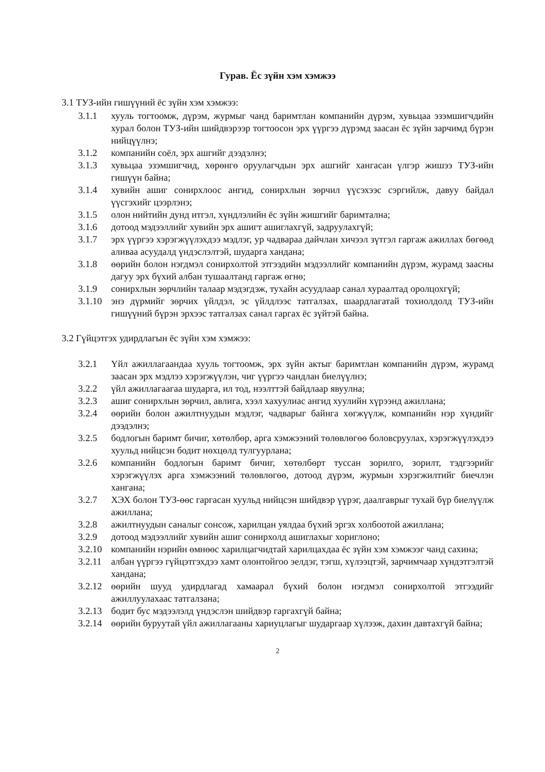Гурав. Ёс зүйн хэм хэмжээ
3.1 ТУЗ-ийн гишүүний ёс зүйн хэм хэмжээ:
3.1.1 хууль тогтоомж, дүрэм, журмыг чанд баримтлан компанийн дүрэм, хувьцаа эзэмшигчдийн хурал болон ТУЗ-ийн шийдвэрээр тогтоосон эрх үүргээ дүрэмд заасан ёс зүйн зарчимд бүрэн нийцүүлнэ;
3.1.2 компанийн соёл, эрх ашгийг дээдэлнэ;
3.1.3 хувьцаа эзэмшигчид, хөрөнгө оруулагчдын эрх ашгийг хангасан үлгэр жишээ ТУЗ-ийн гишүүн байна;
3.1.4 хувийн ашиг сонирхлоос ангид, сонирхлын зөрчил үүсэхээс сэргийлж, давуу байдал үүсгэхийг цээрлэнэ;
3.1.5 олон нийтийн дунд итгэл, хүндлэлийн ёс зүйн жишгийг баримтална;
3.1.6 дотоод мэдээллийг хувийн эрх ашигт ашиглахгүй, задруулахгүй;
3.1.7 эрх үүргээ хэрэгжүүлэхдээ мэдлэг, ур чадвараа дайчлан хичээл зүтгэл гаргаж ажиллах бөгөөд аливаа асуудалд үндэслэлтэй, шударга хандана;
3.1.8 өөрийн болон нэгдмэл сонирхолтой этгээдийн мэдээллийг компанийн дүрэм, журамд заасны дагуу эрх бүхий албан тушаалтанд гаргаж өгнө;
3.1.9 сонирхлын зөрчлийн талаар мэдэгдэж, тухайн асуудлаар санал хураалтад оролцохгүй;
3.1.10 энэ дүрмийг зөрчих үйлдэл, эс үйлдлээс татгалзах, шаардлагатай тохиолдолд ТУЗ-ийн гишүүний бүрэн эрхээс татгалзах санал гаргах ёс зүйтэй байна.
3.2 Гүйцэтгэх удирдлагын ёс зүйн хэм хэмжээ:
3.2.1 Үйл ажиллагаандаа хууль тогтоомж, эрх зүйн актыг баримтлан компанийн дүрэм, журамд заасан эрх мэдлээ хэрэгжүүлэн, чиг үүргээ чандлан биелүүлнэ;
3.2.2 үйл ажиллагаагаа шударга, ил тод, нээлттэй байдлаар явуулна;
3.2.3 ашиг сонирхлын зөрчил, авлига, хээл хахуулиас ангид хуулийн хүрээнд ажиллана;
3.2.4 өөрийн болон ажилтнуудын мэдлэг, чадварыг байнга хөгжүүлж, компанийн нэр хүндийг дээдэлнэ;
3.2.5 бодлогын баримт бичиг, хөтөлбөр, арга хэмжээний төлөвлөгөө боловсруулах, хэрэгжүүлэхдээ хуульд нийцсэн бодит нөхцөлд тулгуурлана;
3.2.6 компанийн бодлогын баримт бичиг, хөтөлбөрт туссан зорилго, зорилт, тэдгээрийг хэрэгжүүлэх арга хэмжээний төлөвлөгөө, дотоод дүрэм, журмын хэрэгжилтийг биечлэн хангана;
3.2.7 ХЭХ болон ТУЗ-өөс гаргасан хуульд нийцсэн шийдвэр үүрэг, даалгаврыг тухай бүр биелүүлж ажиллана;
3.2.8 ажилтнуудын саналыг сонсож, харилцан уялдаа бүхий эргэх холбоотой ажиллана;
3.2.9 дотоод мэдээллийг хувийн ашиг сонирхолд ашиглахыг хориглоно;
3.2.10 компанийн нэрийн өмнөөс харилцагчидтай харилцахдаа ёс зүйн хэм хэмжээг чанд сахина;
3.2.11 албан үүргээ гүйцэтгэхдээ хамт олонтойгоо эелдэг, тэгш, хүлээцтэй, зарчимчаар хүндэтгэлтэй хандана;
3.2.12 өөрийн шууд удирдлагад хамаарал бүхий болон нэгдмэл сонирхолтой этгээдийг ажиллуулахаас татгалзана;
3.2.13 бодит бус мэдээлэлд үндэслэн шийдвэр гаргахгүй байна;
3.2.14 өөрийн буруутай үйл ажиллагааны хариуцлагыг шударгаар хүлээж, дахин давтахгүй байна;
2